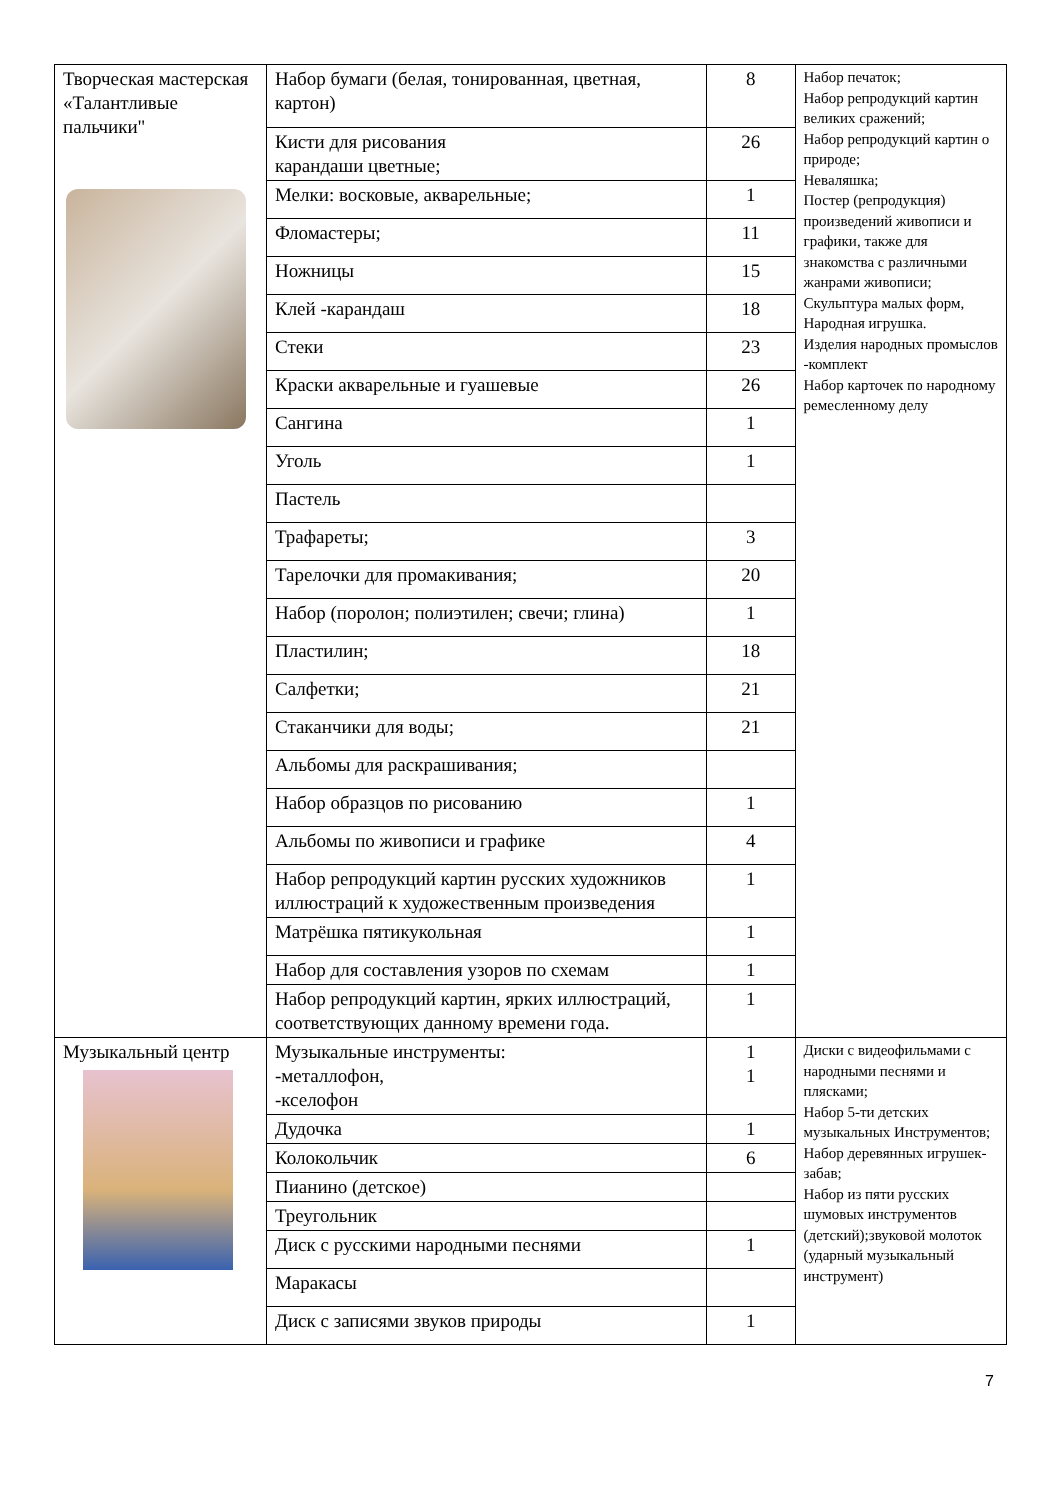| Творческая мастерская «Талантливые пальчики" | Набор бумаги (белая, тонированная, цветная, картон) | 8 | Набор печаток; Набор репродукций картин великих сражений; Набор репродукций картин о природе; Неваляшка; Постер (репродукция) произведений живописи и графики, также для знакомства с различными жанрами живописи; Скульптура малых форм, Народная игрушка. Изделия народных промыслов -комплект Набор карточек по народному ремесленному делу |
| | Кисти для рисования карандаши цветные; | 26 | |
| | Мелки: восковые, акварельные; | 1 | |
| | Фломастеры; | 11 | |
| | Ножницы | 15 | |
| | Клей -карандаш | 18 | |
| | Стеки | 23 | |
| | Краски акварельные и гуашевые | 26 | |
| | Сангина | 1 | |
| | Уголь | 1 | |
| | Пастель | | |
| | Трафареты; | 3 | |
| | Тарелочки для промакивания; | 20 | |
| | Набор (поролон; полиэтилен; свечи; глина) | 1 | |
| | Пластилин; | 18 | |
| | Салфетки; | 21 | |
| | Стаканчики для воды; | 21 | |
| | Альбомы для раскрашивания; | | |
| | Набор образцов по рисованию | 1 | |
| | Альбомы по живописи и графике | 4 | |
| | Набор репродукций картин русских художников иллюстраций к художественным произведения | 1 | |
| | Матрёшка пятикукольная | 1 | |
| | Набор для составления узоров по схемам | 1 | |
| | Набор репродукций картин, ярких иллюстраций, соответствующих данному времени года. | 1 | |
| Музыкальный центр | Музыкальные инструменты: -металлофон, -кселофон | 1 1 | Диски с видеофильмами с народными песнями и плясками; Набор 5-ти детских музыкальных Инструментов; Набор деревянных игрушек-забав; Набор из пяти русских шумовых инструментов (детский);звуковой молоток (ударный музыкальный инструмент) |
| | Дудочка | 1 | |
| | Колокольчик | 6 | |
| | Пианино (детское) | | |
| | Треугольник | | |
| | Диск с русскими народными песнями | 1 | |
| | Маракасы | | |
| | Диск с записями звуков природы | 1 | |
7